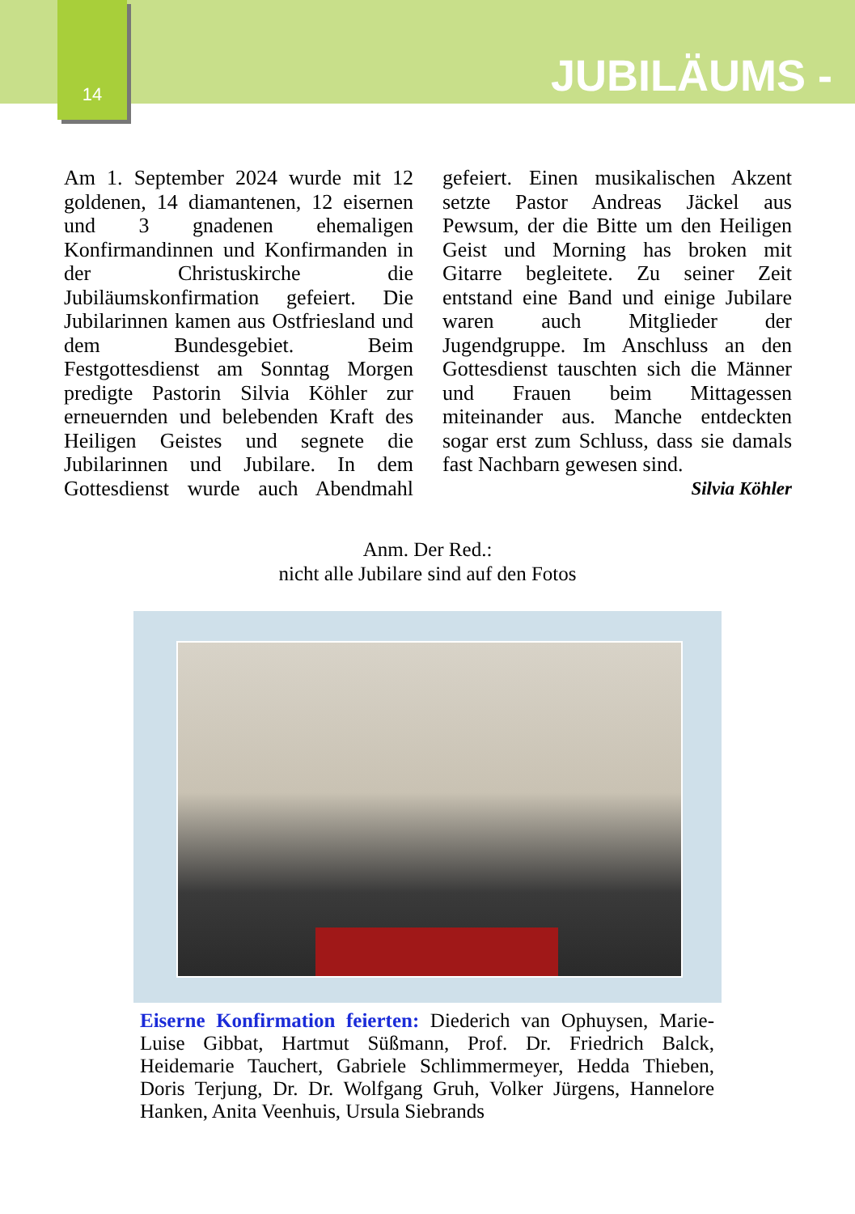14 JUBILÄUMS -
Am 1. September 2024 wurde mit 12 goldenen, 14 diamantenen, 12 eisernen und 3 gnadenen ehemaligen Konfirmandinnen und Konfirmanden in der Christuskirche die Jubiläumskonfirmation gefeiert. Die Jubilarinnen kamen aus Ostfriesland und dem Bundesgebiet. Beim Festgottesdienst am Sonntag Morgen predigte Pastorin Silvia Köhler zur erneuernden und belebenden Kraft des Heiligen Geistes und segnete die Jubilarinnen und Jubilare. In dem Gottesdienst wurde auch Abendmahl gefeiert. Einen musikalischen Akzent setzte Pastor Andreas Jäckel aus Pewsum, der die Bitte um den Heiligen Geist und Morning has broken mit Gitarre begleitete. Zu seiner Zeit entstand eine Band und einige Jubilare waren auch Mitglieder der Jugendgruppe. Im Anschluss an den Gottesdienst tauschten sich die Männer und Frauen beim Mittagessen miteinander aus. Manche entdeckten sogar erst zum Schluss, dass sie damals fast Nachbarn gewesen sind.
Silvia Köhler
Anm. Der Red.:
nicht alle Jubilare sind auf den Fotos
Eiserne Konfirmation feierten: Diederich van Ophuysen, Marie-Luise Gibbat, Hartmut Süßmann, Prof. Dr. Friedrich Balck, Heidemarie Tauchert, Gabriele Schlimmermeyer, Hedda Thieben, Doris Terjung, Dr. Dr. Wolfgang Gruh, Volker Jürgens, Hannelore Hanken, Anita Veenhuis, Ursula Siebrands